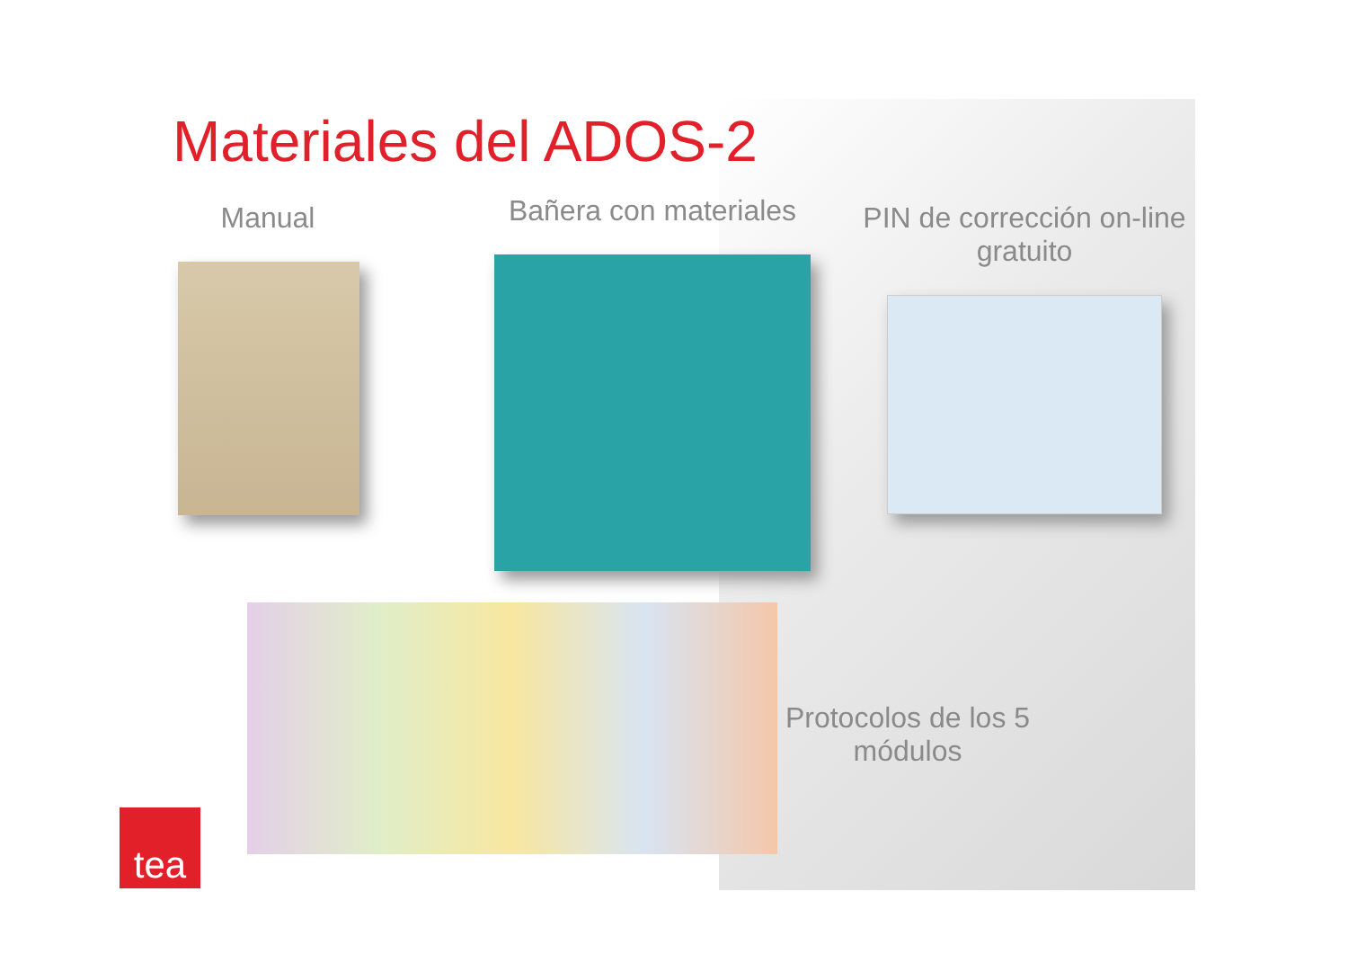Materiales del ADOS-2
Manual Bañera con materiales PIN de corrección on-line gratuito
Protocolos de los 5 módulos
tea